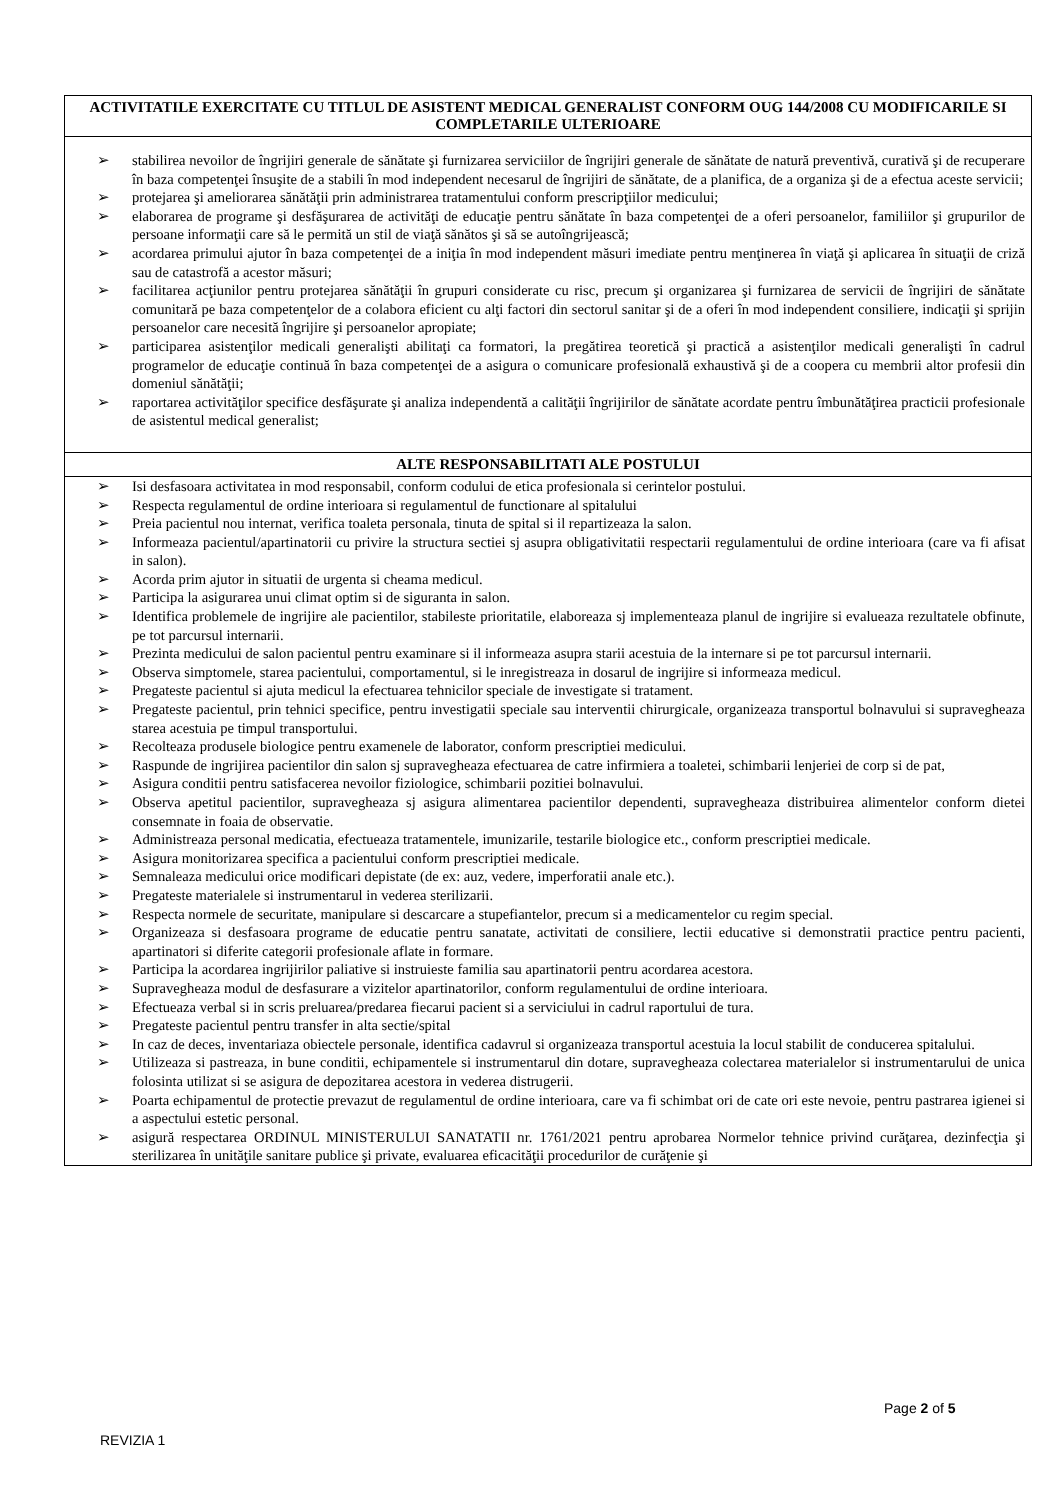| ACTIVITATILE EXERCITATE CU TITLUL DE ASISTENT MEDICAL GENERALIST CONFORM OUG 144/2008 CU MODIFICARILE SI COMPLETARILE ULTERIOARE |
| --- |
| ➢ stabilirea nevoilor de îngrijiri generale de sănătate şi furnizarea serviciilor de îngrijiri generale de sănătate de natură preventivă, curativă şi de recuperare în baza competenţei însuşite de a stabili în mod independent necesarul de îngrijiri de sănătate, de a planifica, de a organiza şi de a efectua aceste servicii; ➢ protejarea şi ameliorarea sănătăţii prin administrarea tratamentului conform prescripţiilor medicului; ➢ elaborarea de programe şi desfăşurarea de activităţi de educaţie pentru sănătate în baza competenţei de a oferi persoanelor, familiilor şi grupurilor de persoane informaţii care să le permită un stil de viaţă sănătos şi să se autoîngrijească; ➢ acordarea primului ajutor în baza competenţei de a iniţia în mod independent măsuri imediate pentru menţinerea în viaţă şi aplicarea în situaţii de criză sau de catastrofă a acestor măsuri; ➢ facilitarea acţiunilor pentru protejarea sănătăţii în grupuri considerate cu risc, precum şi organizarea şi furnizarea de servicii de îngrijiri de sănătate comunitară pe baza competenţelor de a colabora eficient cu alţi factori din sectorul sanitar şi de a oferi în mod independent consiliere, indicaţii şi sprijin persoanelor care necesită îngrijire şi persoanelor apropiate; ➢ participarea asistenţilor medicali generalişti abilitaţi ca formatori, la pregătirea teoretică şi practică a asistenţilor medicali generalişti în cadrul programelor de educaţie continuă în baza competenţei de a asigura o comunicare profesională exhaustivă şi de a coopera cu membrii altor profesii din domeniul sănătăţii; ➢ raportarea activităţilor specifice desfăşurate şi analiza independentă a calităţii îngrijirilor de sănătate acordate pentru îmbunătăţirea practicii profesionale de asistentul medical generalist; |
| ALTE RESPONSABILITATI ALE POSTULUI |
| ➢ Isi desfasoara activitatea in mod responsabil, conform codului de etica profesionala si cerintelor postului. ➢ Respecta regulamentul de ordine interioara si regulamentul de functionare al spitalului ➢ Preia pacientul nou internat, verifica toaleta personala, tinuta de spital si il repartizeaza la salon. ➢ Informeaza pacientul/apartinatorii cu privire la structura sectiei sj asupra obligativitatii respectarii regulamentului de ordine interioara (care va fi afisat in salon). ➢ Acorda prim ajutor in situatii de urgenta si cheama medicul. ➢ Participa la asigurarea unui climat optim si de siguranta in salon. ➢ Identifica problemele de ingrijire ale pacientilor, stabileste prioritatile, elaboreaza sj implementeaza planul de ingrijire si evalueaza rezultatele obfinute, pe tot parcursul internarii. ➢ Prezinta medicului de salon pacientul pentru examinare si il informeaza asupra starii acestuia de la internare si pe tot parcursul internarii. ➢ Observa simptomele, starea pacientului, comportamentul, si le inregistreaza in dosarul de ingrijire si informeaza medicul. ➢ Pregateste pacientul si ajuta medicul la efectuarea tehnicilor speciale de investigate si tratament. ➢ Pregateste pacientul, prin tehnici specifice, pentru investigatii speciale sau interventii chirurgicale, organizeaza transportul bolnavului si supravegheaza starea acestuia pe timpul transportului. ➢ Recolteaza produsele biologice pentru examenele de laborator, conform prescriptiei medicului. ➢ Raspunde de ingrijirea pacientilor din salon sj supravegheaza efectuarea de catre infirmiera a toaletei, schimbarii lenjeriei de corp si de pat, ➢ Asigura conditii pentru satisfacerea nevoilor fiziologice, schimbarii pozitiei bolnavului. ➢ Observa apetitul pacientilor, supravegheaza sj asigura alimentarea pacientilor dependenti, supravegheaza distribuirea alimentelor conform dietei consemnate in foaia de observatie. ➢ Administreaza personal medicatia, efectueaza tratamentele, imunizarile, testarile biologice etc., conform prescriptiei medicale. ➢ Asigura monitorizarea specifica a pacientului conform prescriptiei medicale. ➢ Semnaleaza medicului orice modificari depistate (de ex: auz, vedere, imperforatii anale etc.). ➢ Pregateste materialele si instrumentarul in vederea sterilizarii. ➢ Respecta normele de securitate, manipulare si descarcare a stupefiantelor, precum si a medicamentelor cu regim special. ➢ Organizeaza si desfasoara programe de educatie pentru sanatate, activitati de consiliere, lectii educative si demonstratii practice pentru pacienti, apartinatori si diferite categorii profesionale aflate in formare. ➢ Participa la acordarea ingrijirilor paliative si instruieste familia sau apartinatorii pentru acordarea acestora. ➢ Supravegheaza modul de desfasurare a vizitelor apartinatorilor, conform regulamentului de ordine interioara. ➢ Efectueaza verbal si in scris preluarea/predarea fiecarui pacient si a serviciului in cadrul raportului de tura. ➢ Pregateste pacientul pentru transfer in alta sectie/spital ➢ In caz de deces, inventariaza obiectele personale, identifica cadavrul si organizeaza transportul acestuia la locul stabilit de conducerea spitalului. ➢ Utilizeaza si pastreaza, in bune conditii, echipamentele si instrumentarul din dotare, supravegheaza colectarea materialelor si instrumentarului de unica folosinta utilizat si se asigura de depozitarea acestora in vederea distrugerii. ➢ Poarta echipamentul de protectie prevazut de regulamentul de ordine interioara, care va fi schimbat ori de cate ori este nevoie, pentru pastrarea igienei si a aspectului estetic personal. ➢ asigură respectarea ORDINUL MINISTERULUI SANATATII nr. 1761/2021 pentru aprobarea Normelor tehnice privind curăţarea, dezinfecţia şi sterilizarea în unităţile sanitare publice şi private, evaluarea eficacităţii procedurilor de curăţenie şi |
Page 2 of 5
REVIZIA 1